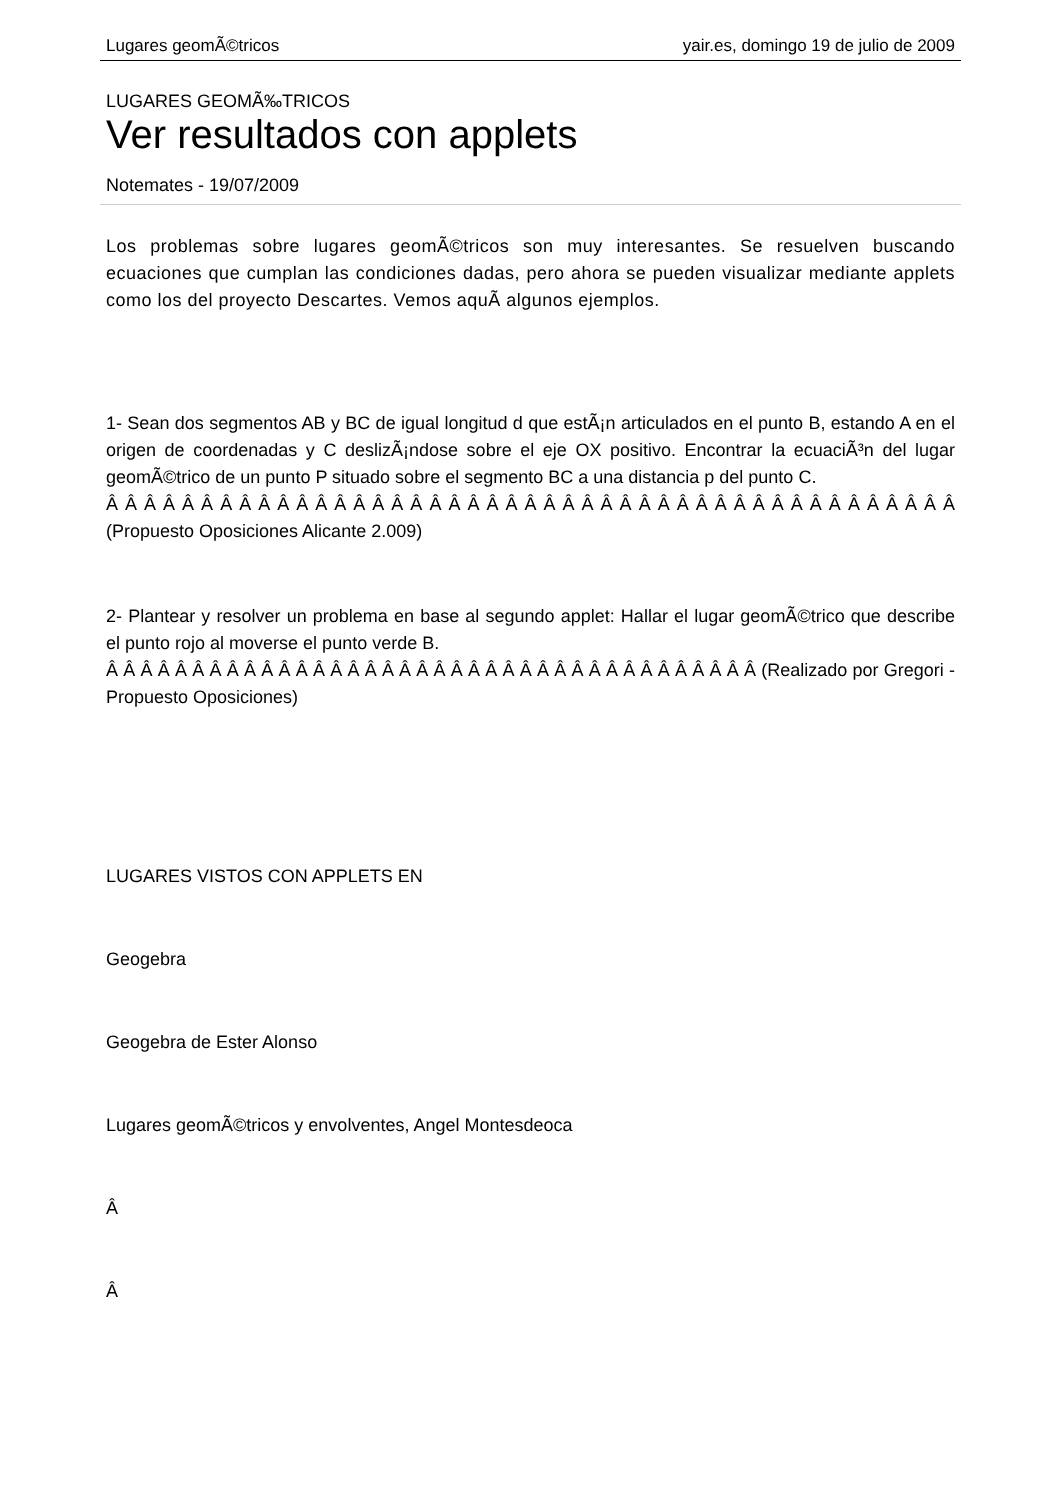Lugares geomÃ©tricos yair.es, domingo 19 de julio de 2009
LUGARES GEOMÃ‰TRICOS
Ver resultados con applets
Notemates - 19/07/2009
Los problemas sobre lugares geomÃ©tricos son muy interesantes. Se resuelven buscando ecuaciones que cumplan las condiciones dadas, pero ahora se pueden visualizar mediante applets como los del proyecto Descartes. Vemos aquÃ­ algunos ejemplos.
1- Sean dos segmentos AB y BC de igual longitud d que estÃ¡n articulados en el punto B, estando A en el origen de coordenadas y C deslizÃ¡ndose sobre el eje OX positivo. Encontrar la ecuaciÃ³n del lugar geomÃ©trico de un punto P situado sobre el segmento BC a una distancia p del punto C.
Â Â Â Â Â Â Â Â Â Â Â Â Â Â Â Â Â Â Â Â Â Â Â Â Â Â Â Â Â Â Â Â Â Â Â Â Â Â Â Â Â Â Â Â Â (Propuesto Oposiciones Alicante 2.009)
2- Plantear y resolver un problema en base al segundo applet: Hallar el lugar geomÃ©trico que describe el punto rojo al moverse el punto verde B.
Â Â Â Â Â Â Â Â Â Â Â Â Â Â Â Â Â Â Â Â Â Â Â Â Â Â Â Â Â Â Â Â Â Â Â Â Â Â (Realizado por Gregori -Propuesto Oposiciones)
LUGARES VISTOS CON APPLETS EN
Geogebra
Geogebra de Ester Alonso
Lugares geomÃ©tricos y envolventes, Angel Montesdeoca
Â
Â